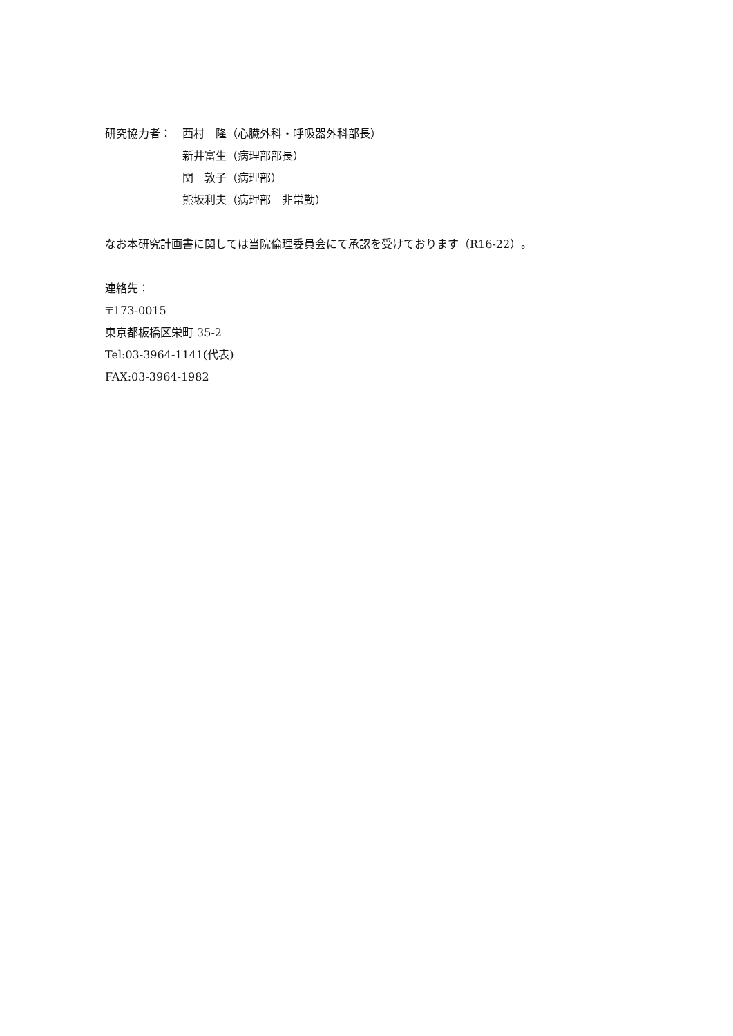研究協力者： 西村　隆（心臓外科・呼吸器外科部長）
新井富生（病理部部長）
関　敦子（病理部）
熊坂利夫（病理部　非常勤）
なお本研究計画書に関しては当院倫理委員会にて承認を受けております（R16-22）。
連絡先：
〒173-0015
東京都板橋区栄町 35-2
Tel:03-3964-1141(代表)
FAX:03-3964-1982